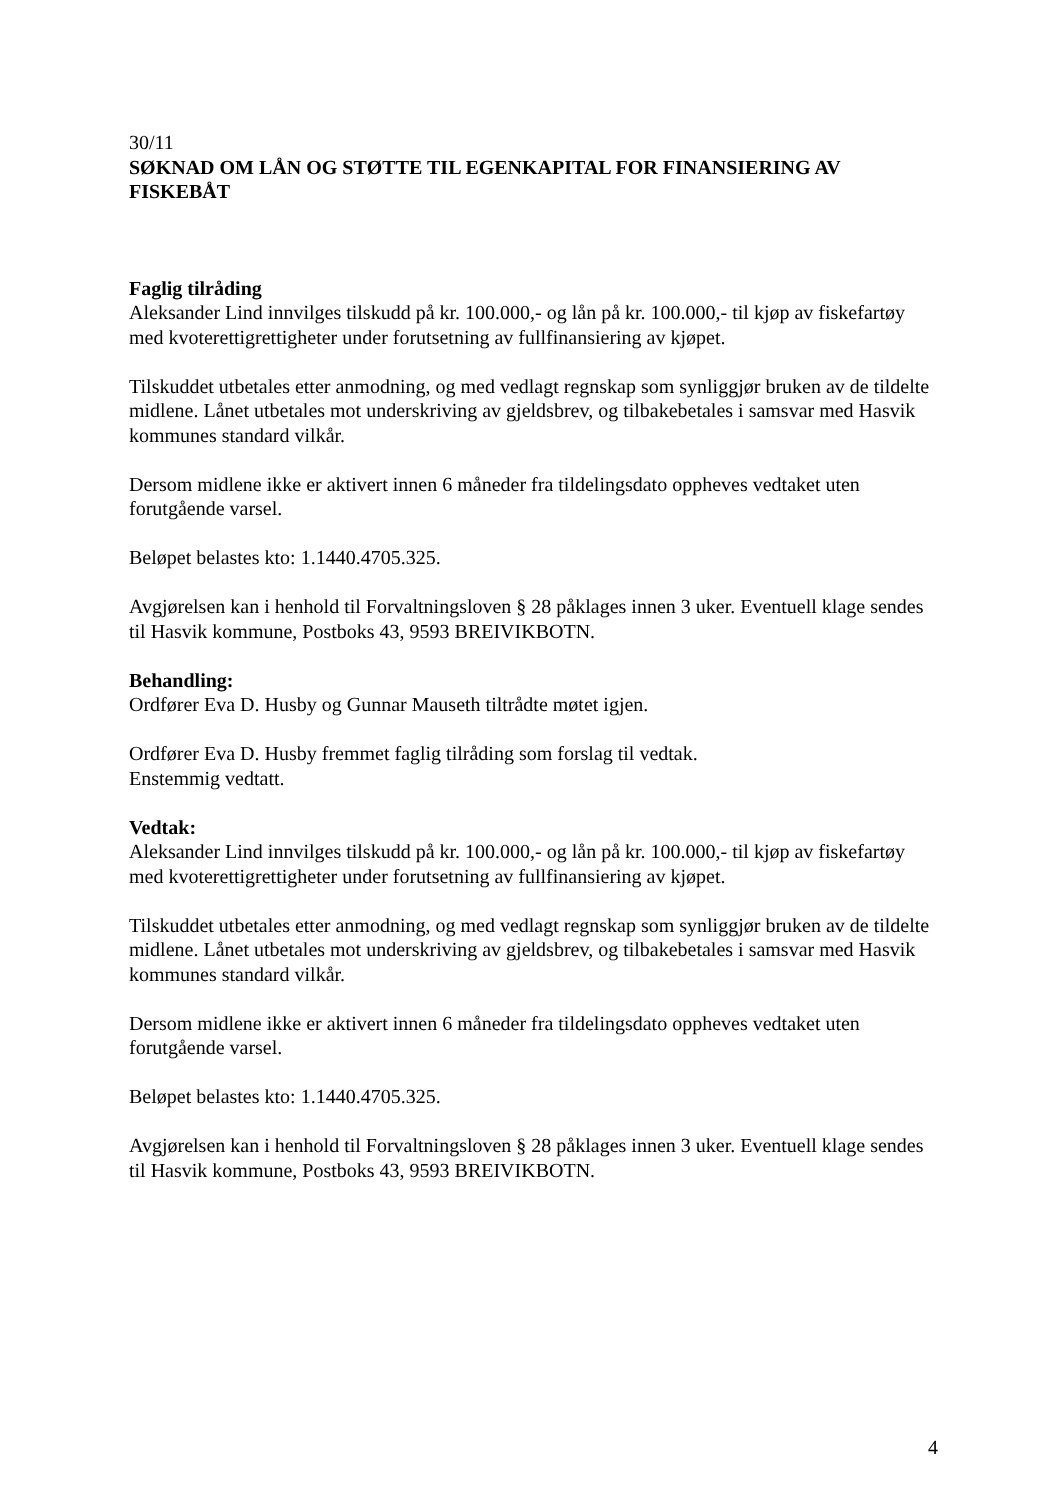30/11
SØKNAD OM LÅN OG STØTTE TIL EGENKAPITAL FOR FINANSIERING AV FISKEBÅT
Faglig tilråding
Aleksander Lind innvilges tilskudd på kr. 100.000,- og lån på kr. 100.000,- til kjøp av fiskefartøy med kvoterettigrettigheter under forutsetning av fullfinansiering av kjøpet.
Tilskuddet utbetales etter anmodning, og med vedlagt regnskap som synliggjør bruken av de tildelte midlene. Lånet utbetales mot underskriving av gjeldsbrev, og tilbakebetales i samsvar med Hasvik kommunes standard vilkår.
Dersom midlene ikke er aktivert innen 6 måneder fra tildelingsdato oppheves vedtaket uten forutgående varsel.
Beløpet belastes kto: 1.1440.4705.325.
Avgjørelsen kan i henhold til Forvaltningsloven § 28 påklages innen 3 uker. Eventuell klage sendes til Hasvik kommune, Postboks 43, 9593 BREIVIKBOTN.
Behandling:
Ordfører Eva D. Husby og Gunnar Mauseth tiltrådte møtet igjen.
Ordfører Eva D. Husby fremmet faglig tilråding som forslag til vedtak.
Enstemmig vedtatt.
Vedtak:
Aleksander Lind innvilges tilskudd på kr. 100.000,- og lån på kr. 100.000,- til kjøp av fiskefartøy med kvoterettigrettigheter under forutsetning av fullfinansiering av kjøpet.
Tilskuddet utbetales etter anmodning, og med vedlagt regnskap som synliggjør bruken av de tildelte midlene. Lånet utbetales mot underskriving av gjeldsbrev, og tilbakebetales i samsvar med Hasvik kommunes standard vilkår.
Dersom midlene ikke er aktivert innen 6 måneder fra tildelingsdato oppheves vedtaket uten forutgående varsel.
Beløpet belastes kto: 1.1440.4705.325.
Avgjørelsen kan i henhold til Forvaltningsloven § 28 påklages innen 3 uker. Eventuell klage sendes til Hasvik kommune, Postboks 43, 9593 BREIVIKBOTN.
4